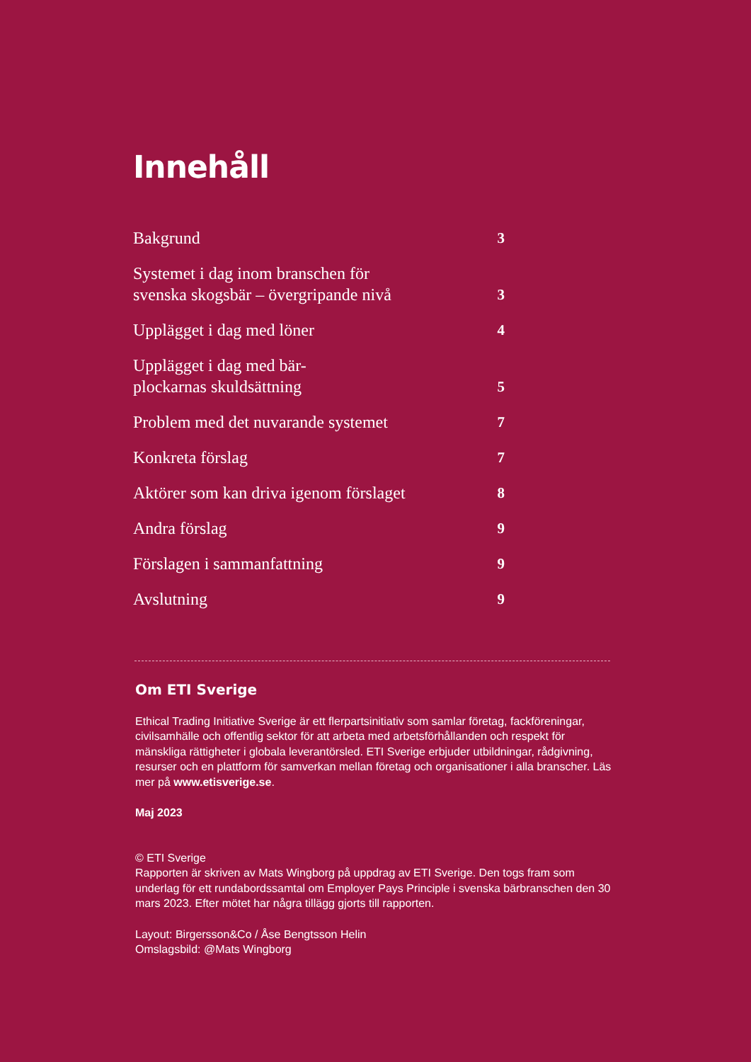Innehåll
Bakgrund 3
Systemet i dag inom branschen för
svenska skogsbär – övergripande nivå 3
Upplägget i dag med löner 4
Upplägget i dag med bär-
plockarnas skuldsättning 5
Problem med det nuvarande systemet 7
Konkreta förslag 7
Aktörer som kan driva igenom förslaget 8
Andra förslag 9
Förslagen i sammanfattning 9
Avslutning 9
Om ETI Sverige
Ethical Trading Initiative Sverige är ett flerpartsinitiativ som samlar företag, fackföreningar, civilsamhälle och offentlig sektor för att arbeta med arbetsförhållanden och respekt för mänskliga rättigheter i globala leverantörsled. ETI Sverige erbjuder utbildningar, rådgivning, resurser och en plattform för samverkan mellan företag och organisationer i alla branscher. Läs mer på www.etisverige.se.
Maj 2023
© ETI Sverige
Rapporten är skriven av Mats Wingborg på uppdrag av ETI Sverige. Den togs fram som underlag för ett rundabordssamtal om Employer Pays Principle i svenska bärbranschen den 30 mars 2023. Efter mötet har några tillägg gjorts till rapporten.
Layout: Birgersson&Co / Åse Bengtsson Helin
Omslagsbild: @Mats Wingborg